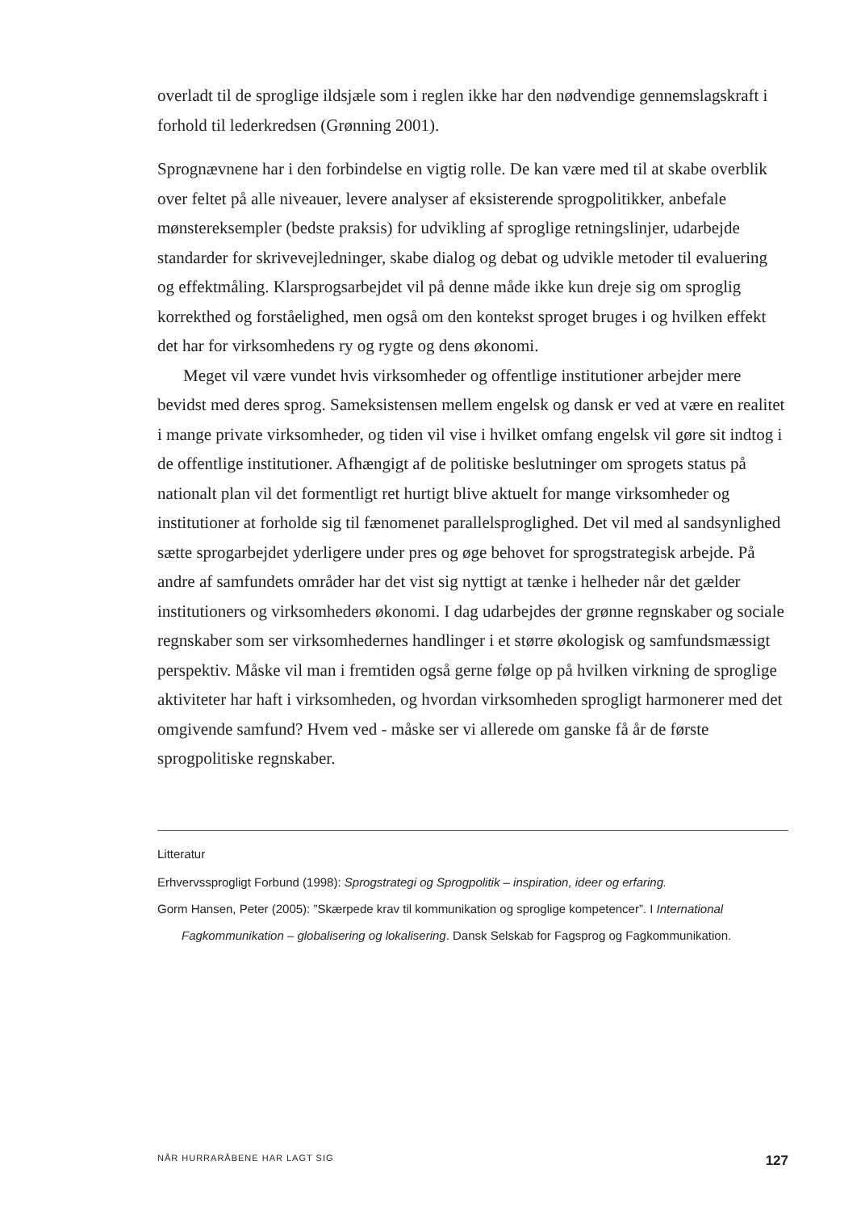overladt til de sproglige ildsjæle som i reglen ikke har den nødvendige gennemslags­kraft i forhold til lederkredsen (Grønning 2001).
Sprognævnene har i den forbindelse en vigtig rolle. De kan være med til at skabe overblik over feltet på alle niveauer, levere analyser af eksisterende sprogpolitikker, anbefale mønstereksempler (bedste praksis) for udvikling af sproglige retningslin­jer, udarbejde standarder for skrivevejledninger, skabe dialog og debat og udvikle metoder til evaluering og effektmåling. Klarsprogsarbejdet vil på denne måde ikke kun dreje sig om sproglig korrekthed og forståelighed, men også om den kontekst sproget bruges i og hvilken effekt det har for virksomhedens ry og rygte og dens økonomi.
Meget vil være vundet hvis virksomheder og offentlige institutioner arbejder mere bevidst med deres sprog. Sameksistensen mellem engelsk og dansk er ved at være en realitet i mange private virksomheder, og tiden vil vise i hvilket omfang en­gelsk vil gøre sit indtog i de offentlige institutioner. Afhængigt af de politiske beslut­ninger om sprogets status på nationalt plan vil det formentligt ret hurtigt blive ak­tuelt for mange virksomheder og institutioner at forholde sig til fænomenet paral­lelsproglighed. Det vil med al sandsynlighed sætte sprogarbejdet yderligere under pres og øge behovet for sprogstrategisk arbejde. På andre af samfundets områder har det vist sig nyttigt at tænke i helheder når det gælder institutioners og virksom­heders økonomi. I dag udarbejdes der grønne regnskaber og sociale regnskaber som ser virksomhedernes handlinger i et større økologisk og samfundsmæssigt perspek­tiv. Måske vil man i fremtiden også gerne følge op på hvilken virkning de sproglige aktiviteter har haft i virksomheden, og hvordan virksomheden sprogligt harmone­rer med det omgivende samfund? Hvem ved - måske ser vi allerede om ganske få år de første sprogpolitiske regnskaber.
Litteratur
Erhvervssprogligt Forbund (1998): Sprogstrategi og Sprogpolitik – inspiration, ideer og erfaring.
Gorm Hansen, Peter (2005): ”Skærpede krav til kommunikation og sproglige kompetencer”. I International Fagkommunikation – globalisering og lokalisering. Dansk Selskab for Fagsprog og Fagkommunikation.
NÅR HURRARÅBENE HAR LAGT SIG 127